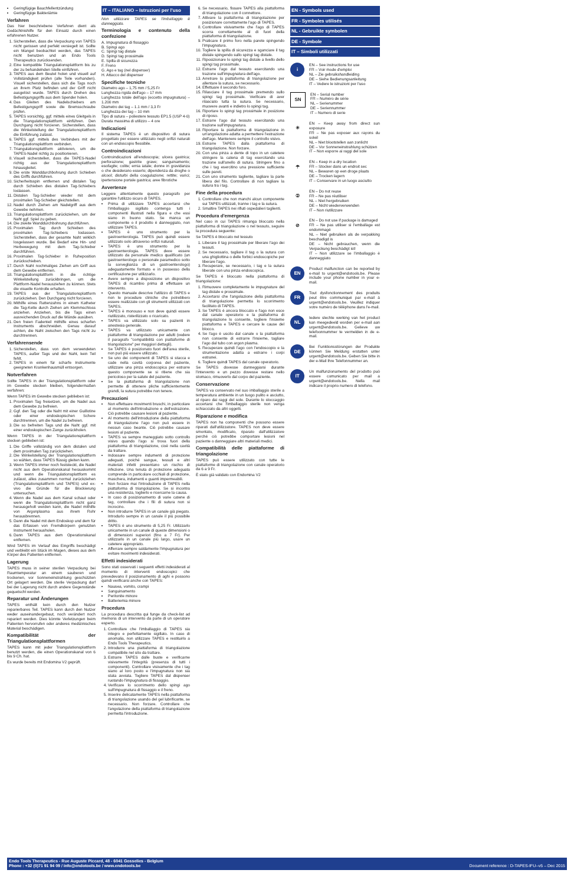Geringfügige Bauchfellentzündung
Geringfügige Bakteriämie
Verfahren
Das hier beschriebene Verfahren dient als Gedächtnishilfe für den Einsatz durch einen erfahrenen Nutzer.
1. Sicherstellen, dass die Verpackung von TAPES nicht gerissen und perfekt versiegelt ist. Sollte ein Mangel beobachtet werden, das TAPES nicht benutzen und an Endo Tools Therapeutics zurücksenden.
2. Eine kompatible Triangulationsplattform bis zu der zu behandelnden Stelle einführen.
3. TAPES aus dem Beutel holen und visuell auf Vollständigkeit prüfen (alle Teile vorhanden). Visuell sicherstellen, dass sich die Tags noch an ihrem Platz befinden und der Griff nicht ausgelöst wurde. TAPES durch Drehen des Befestigungsgriffs aus dem Spender holen.
4. Das Gleiten des Nadelschiebers am Befestigungsgriff sowie die Bremsschraube prüfen.
5. TAPES vorsichtig, ggf. mittels eines Gleitgels in die Triangulationsplattform einführen. Den Durchgang nicht forcieren. Sicherstellen, dass die Winkelstellung der Triangulationsplattform die Einführung zulässt.
6. TAPES ggf. mittels des Verbinders mit der Triangulationsplattform verbinden.
7. Triangulationsplattform aktivieren, um die TAPES-Nadel richtig zu positionieren.
8. Visuell sicherstellen, dass die TAPES-Nadel richtig aus der Triangulationsplattform hinausgleitet.
9. Die erste Wanddurchbohrung durch Schieben des Griffs durchführen.
10. Sicherheitsspin entfernen und distalen Tag durch Schieben des distalen Tag-Schiebers loslassen.
11. Distalen Tag-Schieber wieder mit dem proximalen Tag-Schieber gleichstellen.
12. Nadel durch Ziehen am Nadelgriff aus dem Gewebe nehmen.
13. Triangulationsplattform zurückziehen, um der Naht ggf. Spiel zu geben.
14. Die zweite Wanddurchbohrung durchführen.
15. Proximalen Tag durch Schieben des proximalen Tag-Schiebers loslassen. Sicherstellen, dass der gesamte Naht wirklich losgelassen wurde. Bei Bedarf eine Hin- und Herbewegung mit dem Tag-Schieber durchführen.
16. Proximalen Tag-Schieber in Ruheposition zurückschieben.
17. Durch Naht nochmaliges Ziehen am Griff aus dem Gewebe entfernen.
18. Triangulationsplattform in die richtige Winkelstellung zurückbringen, um die Plattform-Nadel herausziehen zu können. Stets die visuelle Kontrolle erhalten.
19. TAPES aus der Triangulationsplattform zurückziehen. Den Durchgang nicht forcieren.
20. Mithilfe eines Rattenzahns in einem Katheter die Tag-Kette durch Ziehen am Klemmschloss anziehen. Anziehen, bis die Tags einen ausreichenden Druck auf die Wände ausüben.
21. Den freien Fadenteil mithilfe eines scharfen Instruments abschneiden. Genau darauf achten, die Naht zwischen den Tags nicht zu durchtrennen.
Verfahrensende
1. Sicherstellen, dass von dem verwendeten TAPES, außer Tags und der Naht, kein Teil fehlt.
2. TAPES in einem für scharfe Instrumente geeigneten Krankenhausmüll entsorgen.
Notverfahren
Sollte TAPES in der Triangulationsplattform oder im Gewebe stecken bleiben, folgendermaßen verfahren:
Wenn TAPES im Gewebe stecken geblieben ist:
1. Proximalen Tag freisetzen, um die Nadel aus dem Gewebe zu befreien.
2. Ggf. den Tag oder die Naht mit einer Guillotine oder einer endoskopischen Schere durchtrennen, um die Nadel zu befreien.
3. Die so befreiten Tags und die Naht ggf. mit einer endoskopischen Zange zurückholen.
Wenn TAPES in der Triangulationsplattform stecken geblieben ist:
1. Die Griffe vollständig von dem distalen und dem proximalen Tag zurückziehen.
2. Die Winkelstellung der Triangulationsplattform so wählen, dass TAPES flüssig gleiten kann.
3. Wenn TAPES immer noch feststeckt, die Nadel nicht aus dem Operationskanal herauskommt und wenn die Triangulationsplattform es zulässt, alles zusammen normal zurückziehen (Triangulationsplattform und TAPES) und ex-vivo die Gründe für die Blockierung untersuchen.
4. Wenn die Nadel aus dem Kanal schaut oder wenn die Triangulationsplattform nicht ganz herausgeholt werden kann, die Nadel mithilfe von Argonplasma aus ihrem Rohr herausbrennen.
5. Dann die Nadel mit dem Endoskop und dem für das Erfassen von Fremdkörpern genutzten Instrument herausholen.
6. Dann TAPES aus dem Operationskanal entfernen.
Wird TAPES im Verlauf des Eingriffs beschädigt und verbleibt ein Stück im Magen, dieses aus dem Körper des Patienten entfernen.
Lagerung
TAPES muss in seiner sterilen Verpackung bei Raumtemperatur an einem sauberen und trockenen, vor Sonneneinstrahlung geschützten Ort gelagert werden. Die sterile Verpackung darf bei der Lagerung nicht durch andere Gegenstände gequetscht werden.
Reparatur und Änderungen
TAPES enthält kein durch den Nutzer reparierbares Teil. TAPES kann durch den Nutzer weder auseinandergebaut, noch verändert noch repariert werden. Dies könnte Verletzungen beim Patienten hervorrufen oder anderes medizinisches Material beschädigen.
Kompatibilität der Triangulationsplattformen
TAPES kann mit jeder Triangulationsplattform benutzt werden, die einen Operationskanal von 6 bis 9 Ch. hat.
Es wurde bereits mit Endomina V2 geprüft.
IT – ITALIANO – Istruzioni per l'uso
Non utilizzare TAPES se l'imballaggio è danneggiato.
Terminologia e contenuto della confezione
A. Impugnatura di fissaggio
B. Spingi ago
C. Spingi tag distale
D. Spingi tag prossimale
E. Spilla di sicurezza
F. Freno
G. Ago e tag (nel dispenser)
H. Attacco del dispenser
Specifiche tecniche
Diametro ago – 1,75 mm / 5,25 Fr
Lunghezza rigida dell'ago – 17 mm
Lunghezza totale dell'ago (eccetto impugnatura) – 1.200 mm
Diametro dei tag – 1.1 mm / 3,3 Fr
Lunghezza dei tag – 10 mm
Tipo di sutura – poliestere tessuto EP1.5 (USP 4-0)
Durata massima di utilizzo – 4 ore
Indicazioni
Il sistema TAPES è un dispositivo di sutura progettato per essere utilizzato negli orifizi naturali con un endoscopio flessibile.
Controindicazioni
Controindicazioni all'endoscopia; ulcera gastrica; perforazione; gastrite grave; sanguinamento; esofagite; colite; ernia iatale; donne in gravidanza o che desiderano esserlo; dipendenza da droghe o alcool; disturbi della coagulazione; rettite; varici; ipertensione portale gastrica; aree fibrotiche
Avvertenze
Leggere attentamente questo paragrafo per garantire l'utilizzo sicuro di TAPES.
Prima di utilizzare TAPES accertarsi che l'imballaggio sigillato contenga tutti i componenti illustrati nella figura e che essi siano in buono stato. Se manca un componente o il prodotto è danneggiato, non utilizzare TAPES.
TAPES è uno strumento per la gastroenterologia. TAPES può quindi essere utilizzato solo attraverso orifizi naturali.
TAPES è uno strumento per la gastroenterologia. TAPES deve essere utilizzato da personale medico qualificato (un gastroenterologo o personale paramedico sotto la sorveglianza di un gastroenterologo) adeguatamente formato e in possesso della certificazione per utilizzarlo.
Avere sempre a disposizione un dispositivo TAPES di ricambio prima di effettuare un intervento.
Questo manuale descrive l'utilizzo di TAPES e non le procedure cliniche che potrebbero essere realizzate con gli strumenti utilizzati con TAPES.
TAPES è monouso e non deve quindi essere riutilizzato, risterilizzato o ricaricato.
TAPES va utilizzato solo su pazienti in anestesia generale.
TAPES va utilizzato unicamente con piattaforme di triangolazione per adulti (vedere il paragrafo "compatibilità con piattaforme di triangolazione" per maggiori dettagli).
Se TAPES è posizionato fuori dell'area sterile, non può più essere utilizzato.
Se uno dei componenti di TAPES si stacca e cade nella cavità corporea del paziente, utilizzare una pinza endoscopica per estrarre questo componente se si ritiene che sia pericoloso per la salute del paziente.
Se la piattaforma di triangolazione non permette di ottenere pliche sufficientemente grandi, la sutura potrebbe non tenere.
Precauzioni
Non effettuare movimenti bruschi, in particolare al momento dell'introduzione e dell'estrazione. Ciò potrebbe causare lesioni al paziente.
Al momento dell'introduzione della piattaforma di triangolazione l'ago non può essere in nessun caso beante. Ciò potrebbe causare lesioni al paziente.
TAPES va sempre maneggiato sotto controllo visivo quando l'ago si trova fuori della piattaforma di triangolazione, cioè nella cavità da trattare.
Indossare sempre indumenti di protezione adeguati, poiché sangue, tessuti e altri materiali infetti presentano un rischio di infezione. Una tenuta di protezione adeguata comprende in particolare occhiali di protezione, maschera, indumenti e guanti impermeabili.
Non forzare mai l'introduzione di TAPES nella piattaforma di triangolazione. Se si incontra una resistenza, toglierlo e ricercarne la causa.
In caso di posizionamento di varie catene di tag, controllare che i fili di sutura non si incrocino.
Non introdurre TAPES in un canale già piegato. Introdurlo sempre in un canale il più possibile dritto.
TAPES è uno strumento di 5,25 Fr. Utilizzarlo unicamente in un canale di queste dimensioni o di dimensioni superiori (fino a 7 Fr). Per utilizzarlo in un canale più largo, usare un catetere appropriato.
Afferrare sempre saldamente l'impugnatura per evitare movimenti indesiderati.
Effetti indesiderati
Sono stati osservati i seguenti effetti indesiderati al momento di interventi endoscopici che prevedevano il posizionamento di aghi e possono quindi verificarsi anche con TAPES:
Nausea, vomito, crampi
Sanguinamento
Peritonite minore
Batteriemia minore
Procedura
La procedura descritta qui funge da check-list ad memoria di un intervento da parte di un operatore esperto.
1. Controllare che l'imballaggio di TAPES sia integro e perfettamente sigillato. In caso di anomalia, non utilizzare TAPES e restituirlo a Endo Tools Therapeutics.
2. Introdurre una piattaforma di triangolazione compatibile nel sito da trattare.
3. Estrarre TAPES dalle buste e verificarne visivamente l'integrità (presenza di tutti i componenti). Controllare visivamente che i tag siano al loro posto e l'impugnatura non sia stata avviata. Togliere TAPES dal dispenser ruotando l'impugnatura di fissaggio.
4. Verificare lo scorrimento dello spingi ago sull'impugnatura di fissaggio e il freno.
5. Inserire delicatamente TAPES nella piattaforma di triangolazione usando del gel lubrificante, se necessario. Non forzare. Controllare che l'angolazione della piattaforma di triangolazione permetta l'introduzione.
6. Se necessario, fissare TAPES alla piattaforma di triangolazione con il connettore.
7. Attivare la piattaforma di triangolazione per posizionare correttamente l'ago di TAPES.
8. Controllare visivamente che l'ago di TAPES scorra correttamente al di fuori della piattaforma di triangolazione.
9. Praticare il primo foro nella parete spingendo l'impugnatura.
10. Togliere la spilla di sicurezza e sganciare il tag distale spingendo sullo spingi tag distale.
11. Riposizionare lo spingi tag distale a livello dello spingi tag prossimale.
12. Estrarre l'ago dal tessuto esercitando una trazione sull'impugnatura dell'ago.
13. Arretrare la piattaforma di triangolazione per allentare la sutura, se necessario.
14. Effettuare il secondo foro.
15. Rilasciare il tag prossimale premendo sullo spingi tag prossimale. Verificare di aver rilasciato tutta la sutura. Se necessario, muovere avanti e indietro lo spingi tag.
16. Riportare lo spingi tag prossimale in posizione di riposo.
17. Estrarre l'ago dal tessuto esercitando una trazione sull'impugnatura.
18. Riportare la piattaforma di triangolazione in un'angolazione adatta a permettere l'estrazione dell'ago. Mantenere sempre il controllo visivo.
19. Estrarre TAPES dalla piattaforma di triangolazione. Non forzare.
20. Con una pinza a dente di topo in un catetere stringere la catena di tag esercitando una trazione sull'anello di sutura. Stringere fino a che i tag esercitino una pressione sufficiente sulle pareti.
21. Con uno strumento tagliente, tagliare la parte libera del filo. Controllare di non tagliare la sutura tra i tag.
Fine della procedura
1. Controllare che non manchi alcun componente sui TAPES utilizzati, tranne i tag e la sutura.
2. Smaltire TAPES nei rifiuti ospedalieri taglienti.
Procedura d'emergenza
Nel caso in cui TAPES rimanga bloccato nella piattaforma di triangolazione o nel tessuto, seguire la procedura seguente:
Se TAPES è bloccato nel tessuto
1. Liberare il tag prossimale per liberare l'ago dei tessuti.
2. Se necessario, tagliare il tag o la sutura con una ghigliottina o delle forbici endoscopiche per liberare l'ago.
3. Recuperare, se necessario, i tag e la sutura liberate con una pinza endoscopica.
Se TAPES è bloccato nella piattaforma di triangolazione:
1. Rimuovere completamente le impugnature del tag distale e prossimale.
2. Accertarsi che l'angolazione della piattaforma di triangolazione permetta lo scorrimento facilitato di TAPES.
3. Se TAPES è ancora bloccato e l'ago non esce dal canale operatorio e la piattaforma di triangolazione lo consente, togliere l'insieme piattaforma e TAPES e cercare le cause del blocco.
4. Se l'ago è uscito dal canale o la piattaforma non consente di estrarre l'insieme, tagliare l'ago dal tubo con argon plasma.
5. Recuperare quindi l'ago con l'endoscopio e la strumentazione adatta a estrarre i corpi estranei.
6. Togliere quindi TAPES dal canale operatorio.
Se TAPES dovesse danneggiarsi durante l'intervento e un pezzo dovesse restare nello stomaco, rimuoverlo dal corpo del paziente.
Conservazione
TAPES va conservato nel suo imballaggio sterile a temperatura ambiente in un luogo pulito e asciutto, al riparo dai raggi del sole. Durante lo stoccaggio accertarsi che l'imballaggio sterile non venga schiacciato da altri oggetti.
Riparazione e modifica
TAPES non ha componenti che possono essere riparati dall'utilizzatore. TAPES non deve essere smontato, modificato, riparato dall'utilizzatore perché ciò potrebbe comportare lesioni nel paziente o danneggiare altri materiali medici.
Compatibilità delle piattaforme di triangolazione
TAPES può essere utilizzato con tutte le piattaforme di triangolazione con canale operatorio da 6 a 9 Fr.
È stato già validato con Endomina V2
EN - Symbols used
FR - Symboles utilisés
NL - Gebruikte symbolen
DE - Symbole
IT – Simboli utilizzati
i
EN – See instructions for use
FR – Voir mode d'emploi
NL – Zie gebruikshandleiding
DE – Siehe Bedienungsanleitung
IT – Vedere le istruzioni per l'uso
SN
EN – Serial number
FR – Numéro de série
NL – Serienummer
DE – Seriennummer
IT – Numero di serie
☀
EN – Keep away from direct sun exposure
FR – Ne pas exposer aux rayons du soleil
NL – Niet blootstellen aan zonlicht
DE – Vor Sonneneinstrahlung schützen
IT – Non esporre ai raggi del sole
☂
EN – Keep in a dry location
FR – Stocker dans un endroit sec
NL – Bewaren op een droge plaats
DE – Trocken lagern
IT – Conservare in un luogo asciutto
②
EN – Do not reuse
FR – Ne pas réutiliser
NL – Niet hergebruiken
DE – Nicht wiederverwenden
IT – Non riutilizzare
⊘
EN – Do not use if package is damaged
FR – Ne pas utiliser si l'emballage est endommagé
NL – Niet gebruiken als de verpakking beschadigd is
DE – Nicht gebrauchen, wenn die Verpackung beschädigt ist!
IT – Non utilizzare se l'imballaggio è danneggiato
EN
Product malfunction can be reported by e-mail to urgent@endotools.be. Please include your phone number in your e-mail.
FR
Tout dysfonctionnement des produits peut être communiqué par e-mail à urgent@endotools.be. Veuillez indiquer votre numéro de téléphone dans l'e-mail.
NL
Iedere slechte werking van het product kan meegedeeld worden per e-mail aan urgent@endotools.be. Gelieve uw telefoonnummer te vermelden in de e-mail.
DE
Bei Funktionsstörungen der Produkte können Sie Meldung erstatten unter urgent@endotools.be. Geben Sie bitte in der e-Mail Ihre Telefonnummer an.
IT
Un malfunzionamento del prodotto può essere comunicato per mail a urgent@endotools.be. Nella mail indicare il proprio numero di telefono.
Endo Tools Therapeutics - Rue Auguste Piccard, 48 - 6041 Gosselies - Belgium
Phone : +32 (0)71 91 94 09 / info@endotools.be / www.endotools.be
Document reference : D-TAPES-IFU--v5 – Dec 2015